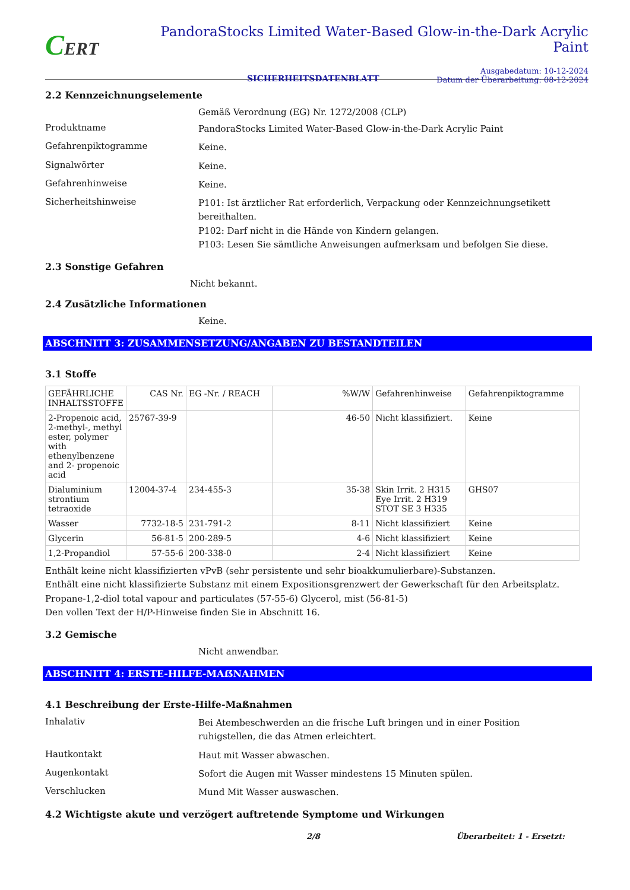CERT
PandoraStocks Limited Water-Based Glow-in-the-Dark Acrylic Paint
SICHERHEITSDATENBLATT Ausgabedatum: 10-12-2024
Datum der Überarbeitung: 08-12-2024
2.2 Kennzeichnungselemente
Gemäß Verordnung (EG) Nr. 1272/2008 (CLP)
Produktname
PandoraStocks Limited Water-Based Glow-in-the-Dark Acrylic Paint
Gefahrenpiktogramme
Keine.
Signalwörter
Keine.
Gefahrenhinweise
Keine.
Sicherheitshinweise
P101: Ist ärztlicher Rat erforderlich, Verpackung oder Kennzeichnungsetikett bereithalten.
P102: Darf nicht in die Hände von Kindern gelangen.
P103: Lesen Sie sämtliche Anweisungen aufmerksam und befolgen Sie diese.
2.3 Sonstige Gefahren
Nicht bekannt.
2.4 Zusätzliche Informationen
Keine.
ABSCHNITT 3: ZUSAMMENSETZUNG/ANGABEN ZU BESTANDTEILEN
3.1 Stoffe
| GEFÄHRLICHE INHALTSSTOFFE | CAS Nr. | EG -Nr. / REACH | %W/W | Gefahrenhinweise | Gefahrenpiktogramme |
| --- | --- | --- | --- | --- | --- |
| 2-Propenoic acid, 2-methyl-, methyl ester, polymer with ethenylbenzene and 2- propenoic acid | 25767-39-9 | | 46-50 | Nicht klassifiziert. | Keine |
| Dialuminium strontium tetraoxide | 12004-37-4 | 234-455-3 | 35-38 | Skin Irrit. 2 H315 Eye Irrit. 2 H319 STOT SE 3 H335 | GHS07 |
| Wasser | 7732-18-5 | 231-791-2 | 8-11 | Nicht klassifiziert | Keine |
| Glycerin | 56-81-5 | 200-289-5 | 4-6 | Nicht klassifiziert | Keine |
| 1,2-Propandiol | 57-55-6 | 200-338-0 | 2-4 | Nicht klassifiziert | Keine |
Enthält keine nicht klassifizierten vPvB (sehr persistente und sehr bioakkumulierbare)-Substanzen.
Enthält eine nicht klassifizierte Substanz mit einem Expositionsgrenzwert der Gewerkschaft für den Arbeitsplatz.
Propane-1,2-diol total vapour and particulates (57-55-6) Glycerol, mist (56-81-5)
Den vollen Text der H/P-Hinweise finden Sie in Abschnitt 16.
3.2 Gemische
Nicht anwendbar.
ABSCHNITT 4: ERSTE-HILFE-MAẞNAHMEN
4.1 Beschreibung der Erste-Hilfe-Maßnahmen
Inhalativ
Bei Atembeschwerden an die frische Luft bringen und in einer Position
ruhigstellen, die das Atmen erleichtert.
Hautkontakt
Haut mit Wasser abwaschen.
Augenkontakt
Sofort die Augen mit Wasser mindestens 15 Minuten spülen.
Verschlucken
Mund Mit Wasser auswaschen.
4.2 Wichtigste akute und verzögert auftretende Symptome und Wirkungen
2/8 Überarbeitet: 1 - Ersetzt: